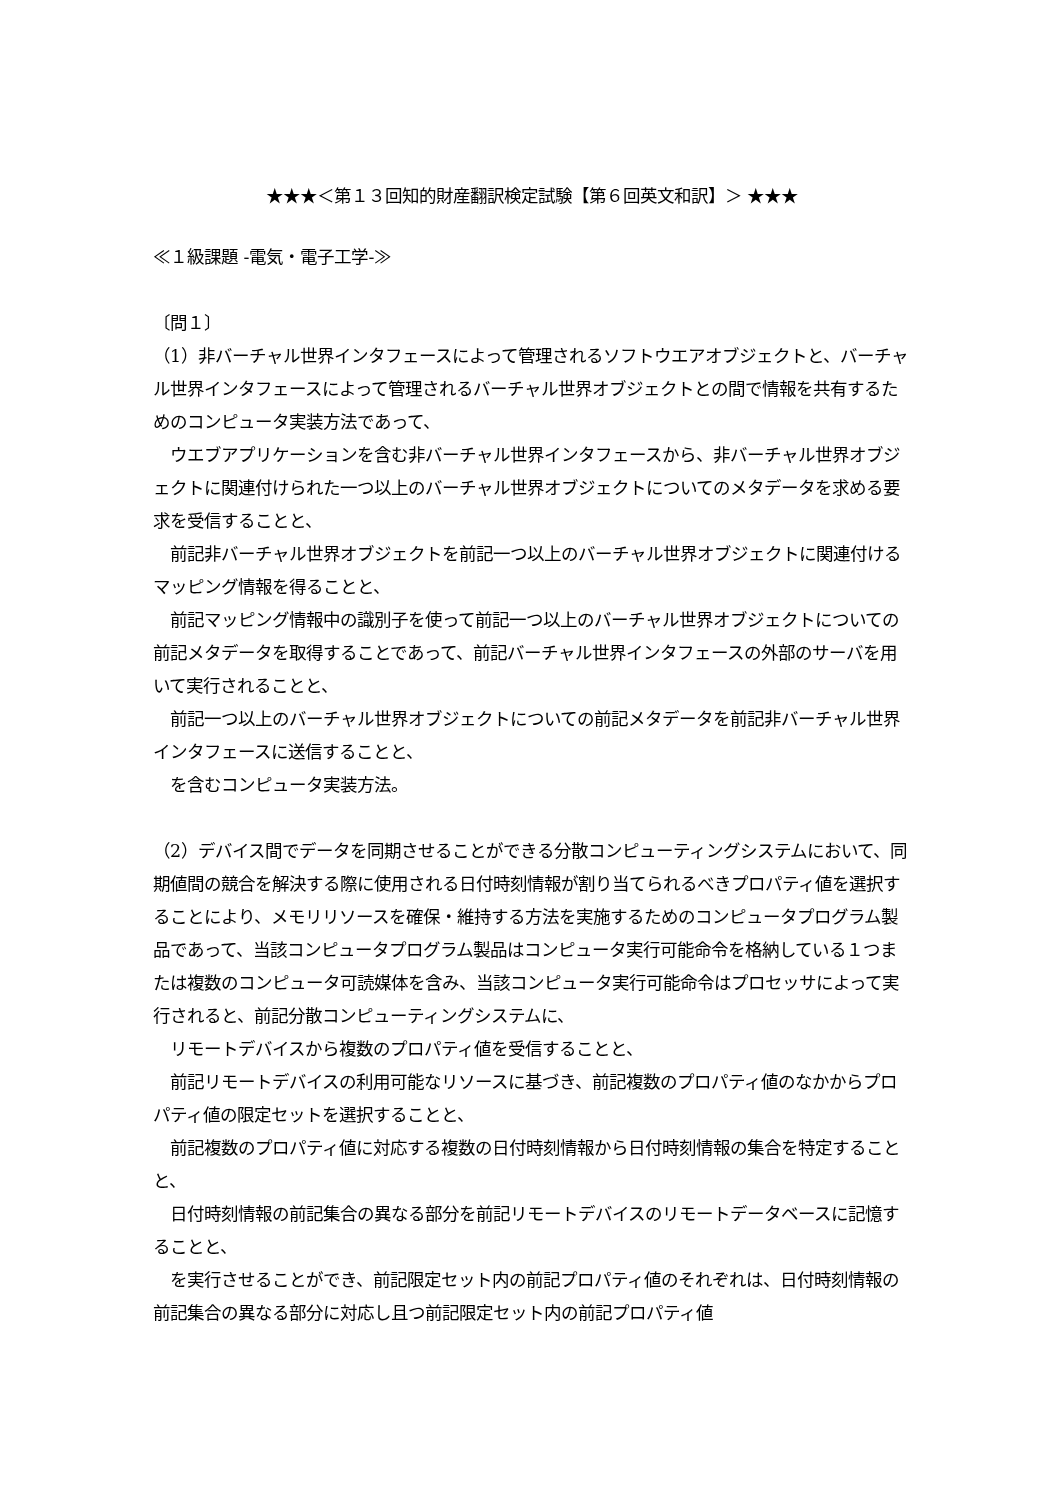★★★＜第１３回知的財産翻訳検定試験【第６回英文和訳】＞ ★★★
≪１級課題 -電気・電子工学-≫
〔問１〕
（1）非バーチャル世界インタフェースによって管理されるソフトウエアオブジェクトと、バーチャル世界インタフェースによって管理されるバーチャル世界オブジェクトとの間で情報を共有するためのコンピュータ実装方法であって、
　ウエブアプリケーションを含む非バーチャル世界インタフェースから、非バーチャル世界オブジェクトに関連付けられた一つ以上のバーチャル世界オブジェクトについてのメタデータを求める要求を受信することと、
　前記非バーチャル世界オブジェクトを前記一つ以上のバーチャル世界オブジェクトに関連付けるマッピング情報を得ることと、
　前記マッピング情報中の識別子を使って前記一つ以上のバーチャル世界オブジェクトについての前記メタデータを取得することであって、前記バーチャル世界インタフェースの外部のサーバを用いて実行されることと、
　前記一つ以上のバーチャル世界オブジェクトについての前記メタデータを前記非バーチャル世界インタフェースに送信することと、
　を含むコンピュータ実装方法。
（2）デバイス間でデータを同期させることができる分散コンピューティングシステムにおいて、同期値間の競合を解決する際に使用される日付時刻情報が割り当てられるべきプロパティ値を選択することにより、メモリリソースを確保・維持する方法を実施するためのコンピュータプログラム製品であって、当該コンピュータプログラム製品はコンピュータ実行可能命令を格納している１つまたは複数のコンピュータ可読媒体を含み、当該コンピュータ実行可能命令はプロセッサによって実行されると、前記分散コンピューティングシステムに、
　リモートデバイスから複数のプロパティ値を受信することと、
　前記リモートデバイスの利用可能なリソースに基づき、前記複数のプロパティ値のなかからプロパティ値の限定セットを選択することと、
　前記複数のプロパティ値に対応する複数の日付時刻情報から日付時刻情報の集合を特定することと、
　日付時刻情報の前記集合の異なる部分を前記リモートデバイスのリモートデータベースに記憶することと、
　を実行させることができ、前記限定セット内の前記プロパティ値のそれぞれは、日付時刻情報の前記集合の異なる部分に対応し且つ前記限定セット内の前記プロパティ値